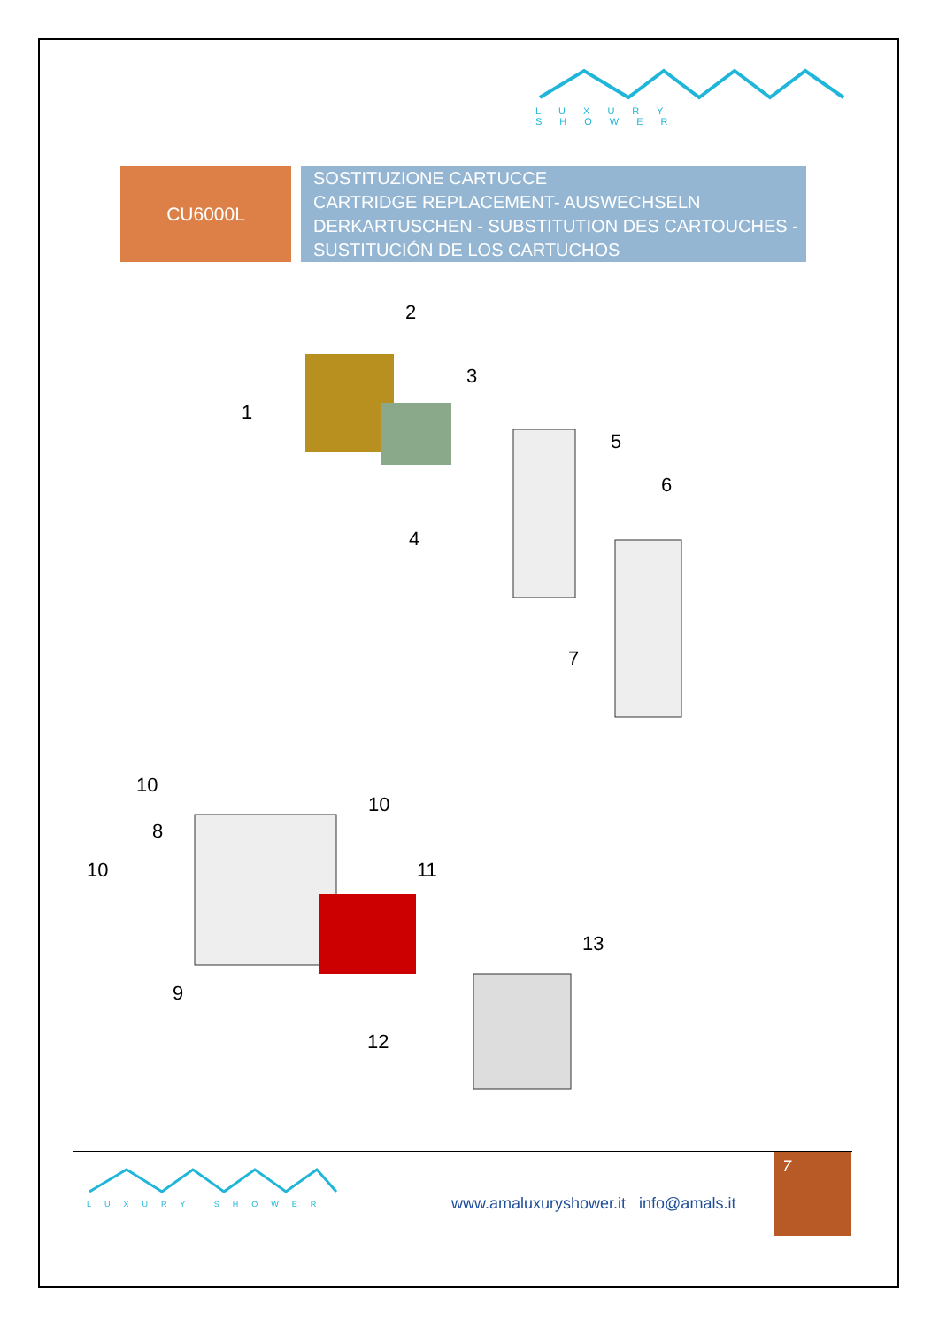LUXURY SHOWER
CU6000L
SOSTITUZIONE CARTUCCE
CARTRIDGE REPLACEMENT- AUSWECHSELN DERKARTUSCHEN - SUBSTITUTION DES CARTOUCHES - SUSTITUCIÓN DE LOS CARTUCHOS
2
1
3
5
6
4
7
10
10
8
10 11
13
9
12
LUXURY SHOWER
www.amaluxuryshower.it info@amals.it
7